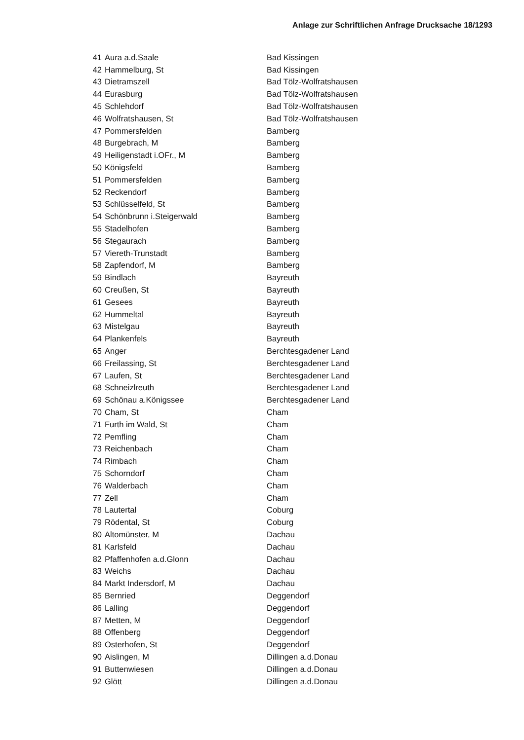Anlage zur Schriftlichen Anfrage Drucksache 18/1293
| 41 | Aura a.d.Saale | Bad Kissingen |
| 42 | Hammelburg, St | Bad Kissingen |
| 43 | Dietramszell | Bad Tölz-Wolfratshausen |
| 44 | Eurasburg | Bad Tölz-Wolfratshausen |
| 45 | Schlehdorf | Bad Tölz-Wolfratshausen |
| 46 | Wolfratshausen, St | Bad Tölz-Wolfratshausen |
| 47 | Pommersfelden | Bamberg |
| 48 | Burgebrach, M | Bamberg |
| 49 | Heiligenstadt i.OFr., M | Bamberg |
| 50 | Königsfeld | Bamberg |
| 51 | Pommersfelden | Bamberg |
| 52 | Reckendorf | Bamberg |
| 53 | Schlüsselfeld, St | Bamberg |
| 54 | Schönbrunn i.Steigerwald | Bamberg |
| 55 | Stadelhofen | Bamberg |
| 56 | Stegaurach | Bamberg |
| 57 | Viereth-Trunstadt | Bamberg |
| 58 | Zapfendorf, M | Bamberg |
| 59 | Bindlach | Bayreuth |
| 60 | Creußen, St | Bayreuth |
| 61 | Gesees | Bayreuth |
| 62 | Hummeltal | Bayreuth |
| 63 | Mistelgau | Bayreuth |
| 64 | Plankenfels | Bayreuth |
| 65 | Anger | Berchtesgadener Land |
| 66 | Freilassing, St | Berchtesgadener Land |
| 67 | Laufen, St | Berchtesgadener Land |
| 68 | Schneizlreuth | Berchtesgadener Land |
| 69 | Schönau a.Königssee | Berchtesgadener Land |
| 70 | Cham, St | Cham |
| 71 | Furth im Wald, St | Cham |
| 72 | Pemfling | Cham |
| 73 | Reichenbach | Cham |
| 74 | Rimbach | Cham |
| 75 | Schorndorf | Cham |
| 76 | Walderbach | Cham |
| 77 | Zell | Cham |
| 78 | Lautertal | Coburg |
| 79 | Rödental, St | Coburg |
| 80 | Altomünster, M | Dachau |
| 81 | Karlsfeld | Dachau |
| 82 | Pfaffenhofen a.d.Glonn | Dachau |
| 83 | Weichs | Dachau |
| 84 | Markt Indersdorf, M | Dachau |
| 85 | Bernried | Deggendorf |
| 86 | Lalling | Deggendorf |
| 87 | Metten, M | Deggendorf |
| 88 | Offenberg | Deggendorf |
| 89 | Osterhofen, St | Deggendorf |
| 90 | Aislingen, M | Dillingen a.d.Donau |
| 91 | Buttenwiesen | Dillingen a.d.Donau |
| 92 | Glött | Dillingen a.d.Donau |